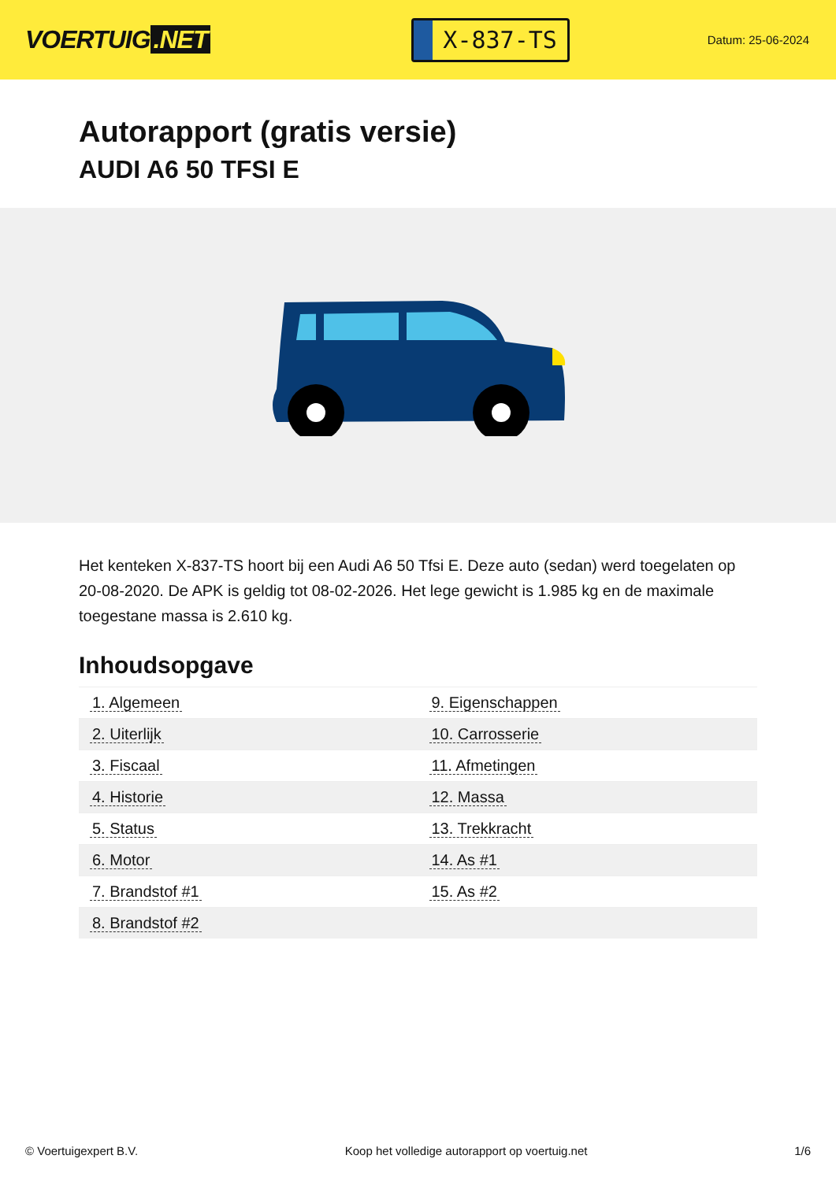VOERTUIG.NET
X-837-TS
Datum: 25-06-2024
Autorapport (gratis versie)
AUDI A6 50 TFSI E
Het kenteken X-837-TS hoort bij een Audi A6 50 Tfsi E. Deze auto (sedan) werd toegelaten op 20-08-2020. De APK is geldig tot 08-02-2026. Het lege gewicht is 1.985 kg en de maximale toegestane massa is 2.610 kg.
Inhoudsopgave
| 1. Algemeen | 9. Eigenschappen |
| 2. Uiterlijk | 10. Carrosserie |
| 3. Fiscaal | 11. Afmetingen |
| 4. Historie | 12. Massa |
| 5. Status | 13. Trekkracht |
| 6. Motor | 14. As #1 |
| 7. Brandstof #1 | 15. As #2 |
| 8. Brandstof #2 | |
© Voertuigexpert B.V. Koop het volledige autorapport op voertuig.net 1/6